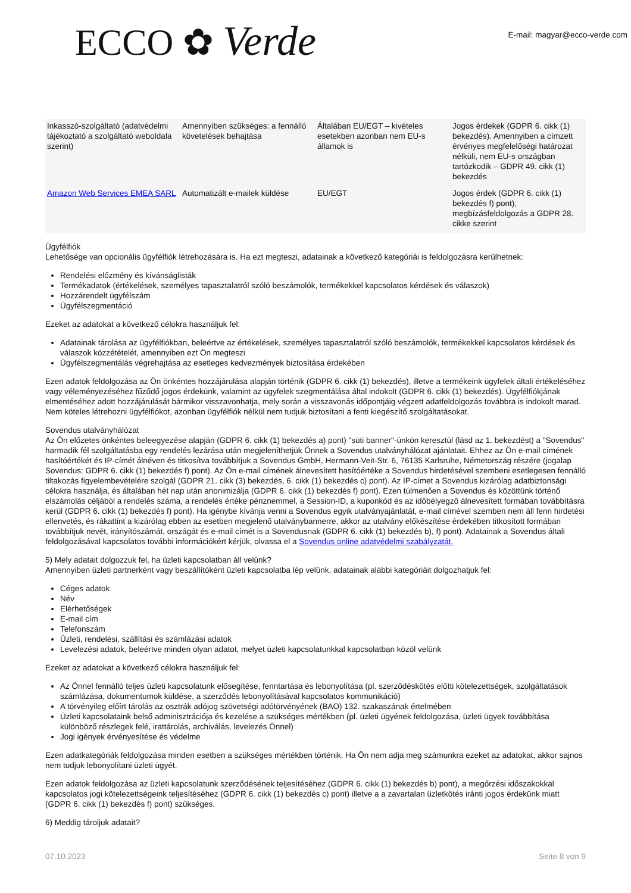ECCO ✿ Verde
E-mail: magyar@ecco-verde.com
| Inkasszó-szolgáltató (adatvédelmi tájékoztató a szolgáltató weboldala szerint) | Amennyiben szükséges: a fennálló követelések behajtása | Általában EU/EGT – kivételes esetekben azonban nem EU-s államok is | Jogos érdekek (GDPR 6. cikk (1) bekezdés). Amennyiben a címzett érvényes megfelelőségi határozat nélküli, nem EU-s országban tartózkodik – GDPR 49. cikk (1) bekezdés |
| Amazon Web Services EMEA SARL | Automatizált e-mailek küldése | EU/EGT | Jogos érdek (GDPR 6. cikk (1) bekezdés f) pont), megbízásfeldolgozás a GDPR 28. cikke szerint |
Ügyfélfiók
Lehetősége van opcionális ügyfélfiók létrehozására is. Ha ezt megteszi, adatainak a következő kategóriái is feldolgozásra kerülhetnek:
Rendelési előzmény és kívánságlisták
Termékadatok (értékelések, személyes tapasztalatról szóló beszámolók, termékekkel kapcsolatos kérdések és válaszok)
Hozzárendelt ügyfélszám
Ügyfélszegmentáció
Ezeket az adatokat a következő célokra használjuk fel:
Adatainak tárolása az ügyfélfiókban, beleértve az értékelések, személyes tapasztalatról szóló beszámolók, termékekkel kapcsolatos kérdések és válaszok közzétételét, amennyiben ezt Ön megteszi
Ügyfélszegmentálás végrehajtása az esetleges kedvezmények biztosítása érdekében
Ezen adatok feldolgozása az Ön önkéntes hozzájárulása alapján történik (GDPR 6. cikk (1) bekezdés), illetve a termékeink ügyfelek általi értékeléséhez vagy véleményezéséhez fűződő jogos érdekünk, valamint az ügyfelek szegmentálása által indokolt (GDPR 6. cikk (1) bekezdés). Ügyfélfiókjának elmentéséhez adott hozzájárulását bármikor visszavonhatja, mely során a visszavonás időpontjáig végzett adatfeldolgozás továbbra is indokolt marad. Nem köteles létrehozni ügyfélfiókot, azonban ügyfélfiók nélkül nem tudjuk biztosítani a fenti kiegészítő szolgáltatásokat.
Sovendus utalványhálózat
Az Ön előzetes önkéntes beleegyezése alapján (GDPR 6. cikk (1) bekezdés a) pont) "süti banner"-ünkön keresztül (lásd az 1. bekezdést) a "Sovendus" harmadik fél szolgáltatásba egy rendelés lezárása után megjeleníthetjük Önnek a Sovendus utalványhálózat ajánlatait. Ehhez az Ön e-mail címének hasítóértékét és IP-címét álnéven és titkosítva továbbítjuk a Sovendus GmbH, Hermann-Veit-Str. 6, 76135 Karlsruhe, Németország részére (jogalap Sovendus: GDPR 6. cikk (1) bekezdés f) pont). Az Ön e-mail címének álnevesített hasítóértéke a Sovendus hirdetésével szembeni esetlegesen fennálló tiltakozás figyelembevételére szolgál (GDPR 21. cikk (3) bekezdés, 6. cikk (1) bekezdés c) pont). Az IP-címet a Sovendus kizárólag adatbiztonsági célokra használja, és általában hét nap után anonimizálja (GDPR 6. cikk (1) bekezdés f) pont). Ezen túlmenően a Sovendus és közöttünk történő elszámolás céljából a rendelés száma, a rendelés értéke pénznemmel, a Session-ID, a kuponkód és az időbélyegző álnevesített formában továbbításra kerül (GDPR 6. cikk (1) bekezdés f) pont). Ha igénybe kívánja venni a Sovendus egyik utalványajánlatát, e-mail címével szemben nem áll fenn hirdetési ellenvetés, és rákattint a kizárólag ebben az esetben megjelenő utalványbannerre, akkor az utalvány előkészítése érdekében titkosított formában továbbítjuk nevét, irányítószámát, országát és e-mail címét is a Sovendusnak (GDPR 6. cikk (1) bekezdés b), f) pont). Adatainak a Sovendus általi feldolgozásával kapcsolatos további információkért kérjük, olvassa el a Sovendus online adatvédelmi szabályzatát.
5) Mely adatait dolgozzuk fel, ha üzleti kapcsolatban áll velünk?
Amennyiben üzleti partnerként vagy beszállítóként üzleti kapcsolatba lép velünk, adatainak alábbi kategóriáit dolgozhatjuk fel:
Céges adatok
Név
Elérhetőségek
E-mail cím
Telefonszám
Üzleti, rendelési, szállítási és számlázási adatok
Levelezési adatok, beleértve minden olyan adatot, melyet üzleti kapcsolatunkkal kapcsolatban közöl velünk
Ezeket az adatokat a következő célokra használjuk fel:
Az Önnel fennálló teljes üzleti kapcsolatunk elősegítése, fenntartása és lebonyolítása (pl. szerződéskötés előtti kötelezettségek, szolgáltatások számlázása, dokumentumok küldése, a szerződés lebonyolításával kapcsolatos kommunikáció)
A törvényileg előírt tárolás az osztrák adójog szövetségi adótörvényének (BAO) 132. szakaszának értelmében
Üzleti kapcsolataink belső adminisztrációja és kezelése a szükséges mértékben (pl. üzleti ügyének feldolgozása, üzleti ügyek továbbítása különböző részlegek felé, irattárolás, archiválás, levelezés Önnel)
Jogi igények érvényesítése és védelme
Ezen adatkategóriák feldolgozása minden esetben a szükséges mértékben történik. Ha Ön nem adja meg számunkra ezeket az adatokat, akkor sajnos nem tudjuk lebonyolítani üzleti ügyét.
Ezen adatok feldolgozása az üzleti kapcsolatunk szerződésének teljesítéséhez (GDPR 6. cikk (1) bekezdés b) pont), a megőrzési időszakokkal kapcsolatos jogi kötelezettségeink teljesítéséhez (GDPR 6. cikk (1) bekezdés c) pont) illetve a a zavartalan üzletkötés iránti jogos érdekünk miatt (GDPR 6. cikk (1) bekezdés f) pont) szükséges.
6) Meddig tároljuk adatait?
07.10.2023 Seite 8 von 9